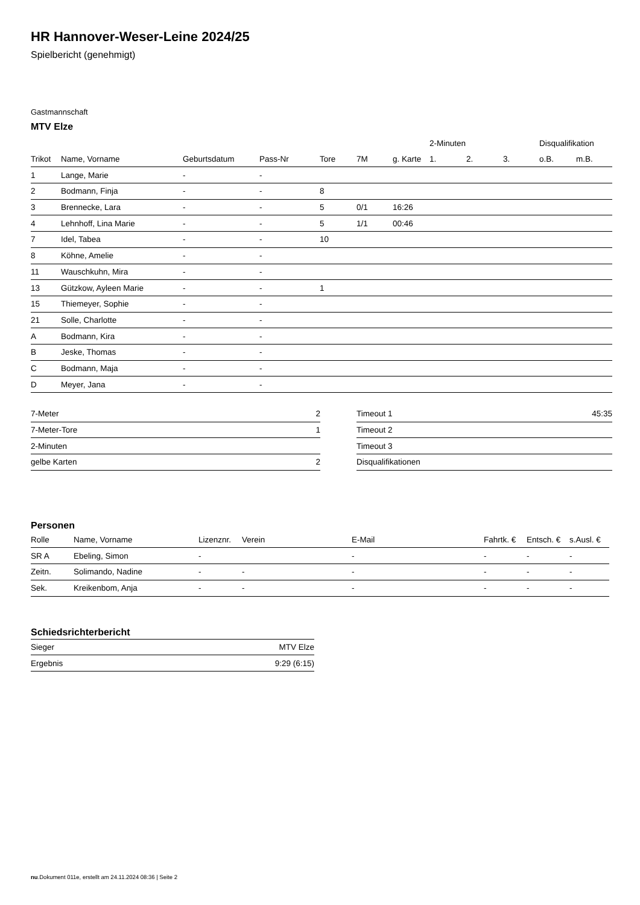HR Hannover-Weser-Leine 2024/25
Spielbericht (genehmigt)
Gastmannschaft
MTV Elze
| | | | | | | | 2-Minuten | | | Disqualifikation | |
| --- | --- | --- | --- | --- | --- | --- | --- | --- | --- | --- | --- |
| Trikot | Name, Vorname | Geburtsdatum | Pass-Nr | Tore | 7M | g. Karte | 1. | 2. | 3. | o.B. | m.B. |
| 1 | Lange, Marie | - | - | | | | | | | | |
| 2 | Bodmann, Finja | - | - | 8 | | | | | | | |
| 3 | Brennecke, Lara | - | - | 5 | 0/1 | 16:26 | | | | | |
| 4 | Lehnhoff, Lina Marie | - | - | 5 | 1/1 | 00:46 | | | | | |
| 7 | Idel, Tabea | - | - | 10 | | | | | | | |
| 8 | Köhne, Amelie | - | - | | | | | | | | |
| 11 | Wauschkuhn, Mira | - | - | | | | | | | | |
| 13 | Gützkow, Ayleen Marie | - | - | 1 | | | | | | | |
| 15 | Thiemeyer, Sophie | - | - | | | | | | | | |
| 21 | Solle, Charlotte | - | - | | | | | | | | |
| A | Bodmann, Kira | - | - | | | | | | | | |
| B | Jeske, Thomas | - | - | | | | | | | | |
| C | Bodmann, Maja | - | - | | | | | | | | |
| D | Meyer, Jana | - | - | | | | | | | | |
| 7-Meter | 2 |
| 7-Meter-Tore | 1 |
| 2-Minuten | |
| gelbe Karten | 2 |
| Timeout 1 | 45:35 |
| Timeout 2 | |
| Timeout 3 | |
| Disqualifikationen | |
Personen
| Rolle | Name, Vorname | Lizenznr. | Verein | E-Mail | Fahrtk. € | Entsch. € | s.Ausl. € |
| --- | --- | --- | --- | --- | --- | --- | --- |
| SR A | Ebeling, Simon | - | | - | - | - | - |
| Zeitn. | Solimando, Nadine | - | - | - | - | - | - |
| Sek. | Kreikenbom, Anja | - | - | - | - | - | - |
Schiedsrichterbericht
| Sieger | MTV Elze |
| Ergebnis | 9:29 (6:15) |
nu.Dokument 011e, erstellt am 24.11.2024 08:36 | Seite 2